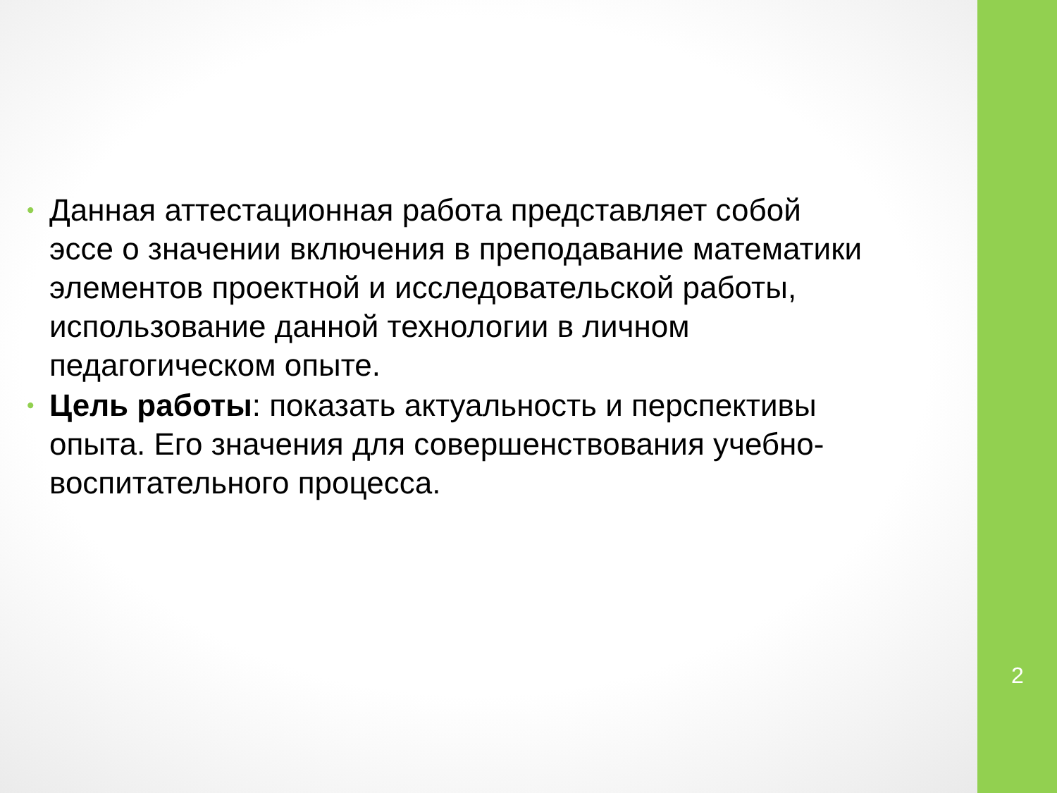• Данная аттестационная работа представляет собой эссе о значении включения в преподавание математики элементов проектной и исследовательской работы, использование данной технологии в личном педагогическом опыте.
• Цель работы: показать актуальность и перспективы опыта. Его значения для совершенствования учебно-воспитательного процесса.
2